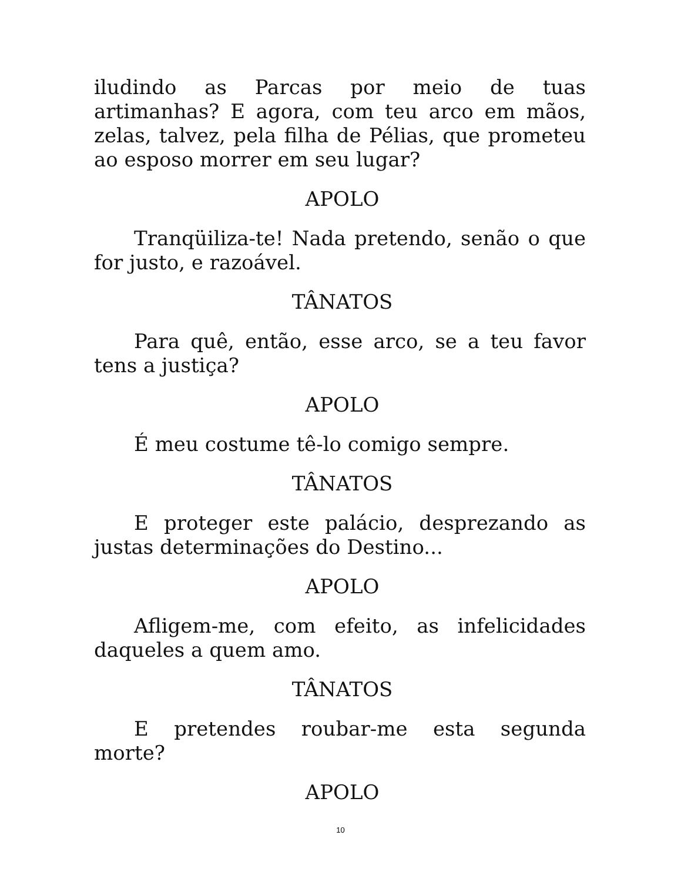iludindo as Parcas por meio de tuas artimanhas? E agora, com teu arco em mãos, zelas, talvez, pela filha de Pélias, que prometeu ao esposo morrer em seu lugar?
APOLO
Tranqüiliza-te! Nada pretendo, senão o que for justo, e razoável.
TÂNATOS
Para quê, então, esse arco, se a teu favor tens a justiça?
APOLO
É meu costume tê-lo comigo sempre.
TÂNATOS
E proteger este palácio, desprezando as justas determinações do Destino...
APOLO
Afligem-me, com efeito, as infelicidades daqueles a quem amo.
TÂNATOS
E pretendes roubar-me esta segunda morte?
APOLO
10